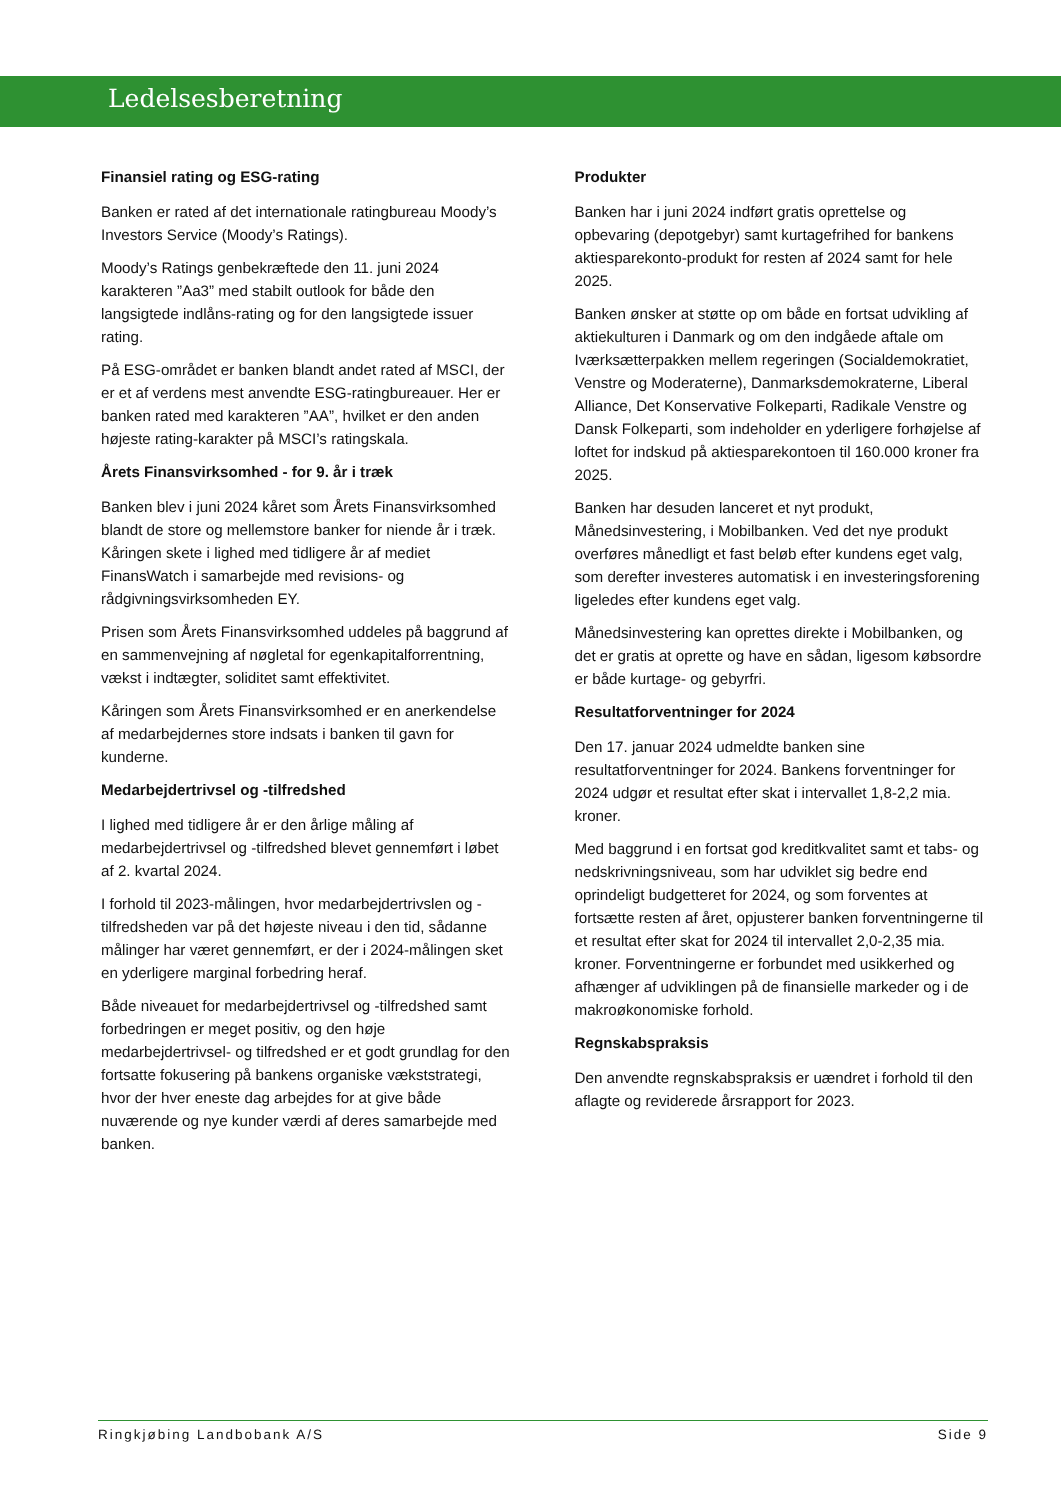Ledelsesberetning
Finansiel rating og ESG-rating
Banken er rated af det internationale ratingbureau Moody’s Investors Service (Moody’s Ratings).
Moody’s Ratings genbekræftede den 11. juni 2024 karakteren ”Aa3” med stabilt outlook for både den langsigtede indlåns-rating og for den langsigtede issuer rating.
På ESG-området er banken blandt andet rated af MSCI, der er et af verdens mest anvendte ESG-ratingbureauer. Her er banken rated med karakteren ”AA”, hvilket er den anden højeste rating-karakter på MSCI’s ratingskala.
Årets Finansvirksomhed - for 9. år i træk
Banken blev i juni 2024 kåret som Årets Finansvirksomhed blandt de store og mellemstore banker for niende år i træk. Kåringen skete i lighed med tidligere år af mediet FinansWatch i samarbejde med revisions- og rådgivningsvirksomheden EY.
Prisen som Årets Finansvirksomhed uddeles på baggrund af en sammenvejning af nøgletal for egenkapitalforrentning, vækst i indtægter, soliditet samt effektivitet.
Kåringen som Årets Finansvirksomhed er en anerkendelse af medarbejdernes store indsats i banken til gavn for kunderne.
Medarbejdertrivsel og -tilfredshed
I lighed med tidligere år er den årlige måling af medarbejdertrivsel og -tilfredshed blevet gennemført i løbet af 2. kvartal 2024.
I forhold til 2023-målingen, hvor medarbejdertrivslen og -tilfredsheden var på det højeste niveau i den tid, sådanne målinger har været gennemført, er der i 2024-målingen sket en yderligere marginal forbedring heraf.
Både niveauet for medarbejdertrivsel og -tilfredshed samt forbedringen er meget positiv, og den høje medarbejdertrivsel- og tilfredshed er et godt grundlag for den fortsatte fokusering på bankens organiske vækststrategi, hvor der hver eneste dag arbejdes for at give både nuværende og nye kunder værdi af deres samarbejde med banken.
Produkter
Banken har i juni 2024 indført gratis oprettelse og opbevaring (depotgebyr) samt kurtagefrihed for bankens aktiesparekonto-produkt for resten af 2024 samt for hele 2025.
Banken ønsker at støtte op om både en fortsat udvikling af aktiekulturen i Danmark og om den indgåede aftale om Iværksætterpakken mellem regeringen (Socialdemokratiet, Venstre og Moderaterne), Danmarksdemokraterne, Liberal Alliance, Det Konservative Folkeparti, Radikale Venstre og Dansk Folkeparti, som indeholder en yderligere forhøjelse af loftet for indskud på aktiesparekontoen til 160.000 kroner fra 2025.
Banken har desuden lanceret et nyt produkt, Månedsinvestering, i Mobilbanken. Ved det nye produkt overføres månedligt et fast beløb efter kundens eget valg, som derefter investeres automatisk i en investeringsforening ligeledes efter kundens eget valg.
Månedsinvestering kan oprettes direkte i Mobilbanken, og det er gratis at oprette og have en sådan, ligesom købsordre er både kurtage- og gebyrfri.
Resultatforventninger for 2024
Den 17. januar 2024 udmeldte banken sine resultatforventninger for 2024. Bankens forventninger for 2024 udgør et resultat efter skat i intervallet 1,8-2,2 mia. kroner.
Med baggrund i en fortsat god kreditkvalitet samt et tabs- og nedskrivningsniveau, som har udviklet sig bedre end oprindeligt budgetteret for 2024, og som forventes at fortsætte resten af året, opjusterer banken forventningerne til et resultat efter skat for 2024 til intervallet 2,0-2,35 mia. kroner. Forventningerne er forbundet med usikkerhed og afhænger af udviklingen på de finansielle markeder og i de makroøkonomiske forhold.
Regnskabspraksis
Den anvendte regnskabspraksis er uændret i forhold til den aflagte og reviderede årsrapport for 2023.
Ringkjøbing Landbobank A/S Side 9